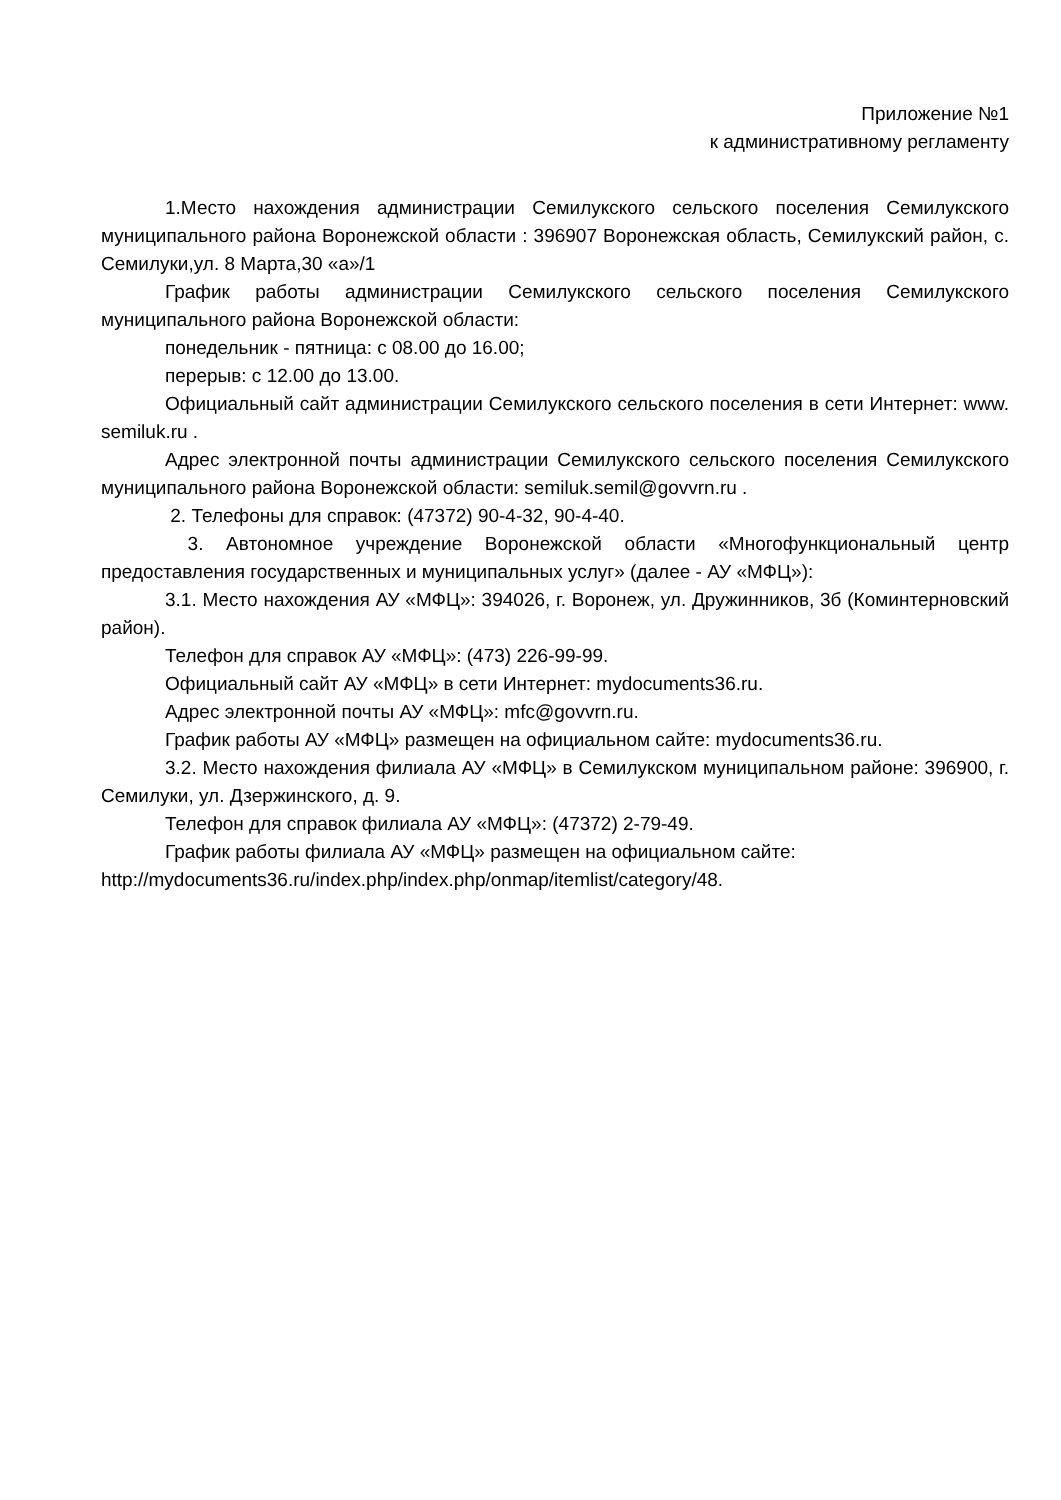Приложение №1
к административному регламенту
1.Место нахождения администрации Семилукского сельского поселения Семилукского муниципального района Воронежской области : 396907 Воронежская область, Семилукский район, с. Семилуки,ул. 8 Марта,30 «а»/1
График работы администрации Семилукского сельского поселения Семилукского муниципального района Воронежской области:
понедельник - пятница: с 08.00 до 16.00;
перерыв: с 12.00 до 13.00.
Официальный сайт администрации Семилукского сельского поселения в сети Интернет: www. semiluk.ru .
Адрес электронной почты администрации Семилукского сельского поселения Семилукского муниципального района Воронежской области: semiluk.semil@govvrn.ru .
2. Телефоны для справок: (47372) 90-4-32, 90-4-40.
3. Автономное учреждение Воронежской области «Многофункциональный центр предоставления государственных и муниципальных услуг» (далее - АУ «МФЦ»):
3.1. Место нахождения АУ «МФЦ»: 394026, г. Воронеж, ул. Дружинников, 3б (Коминтерновский район).
Телефон для справок АУ «МФЦ»: (473) 226-99-99.
Официальный сайт АУ «МФЦ» в сети Интернет: mydocuments36.ru.
Адрес электронной почты АУ «МФЦ»: mfc@govvrn.ru.
График работы АУ «МФЦ» размещен на официальном сайте: mydocuments36.ru.
3.2. Место нахождения филиала АУ «МФЦ» в Семилукском муниципальном районе: 396900, г. Семилуки, ул. Дзержинского, д. 9.
Телефон для справок филиала АУ «МФЦ»: (47372) 2-79-49.
График работы филиала АУ «МФЦ» размещен на официальном сайте:
http://mydocuments36.ru/index.php/index.php/onmap/itemlist/category/48.